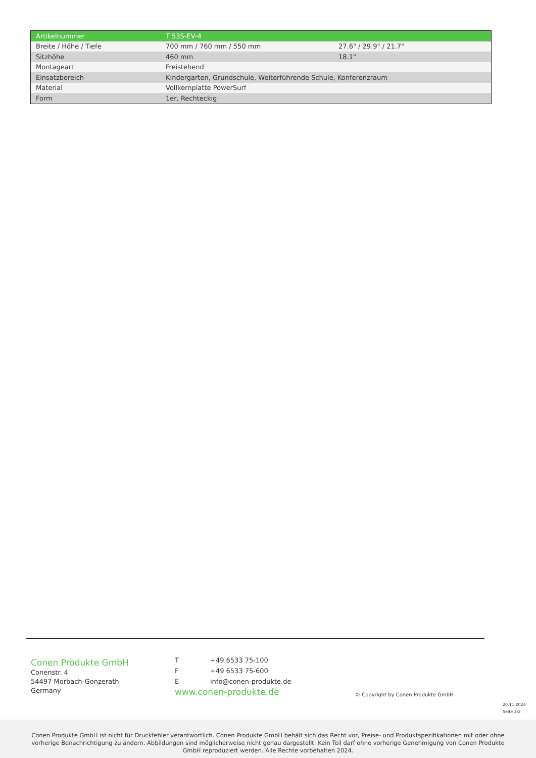| Artikelnummer | T 53S-EV-4 | |
| --- | --- | --- |
| Breite / Höhe / Tiefe | 700 mm / 760 mm / 550 mm | 27.6" / 29.9" / 21.7" |
| Sitzhöhe | 460 mm | 18.1" |
| Montageart | Freistehend | |
| Einsatzbereich | Kindergarten, Grundschule, Weiterführende Schule, Konferenzraum | |
| Material | Vollkernplatte PowerSurf | |
| Form | 1er, Rechteckig | |
Conen Produkte GmbH
Conenstr. 4
54497 Morbach-Gonzerath
Germany
T +49 6533 75-100 F +49 6533 75-600 E info@conen-produkte.de
www.conen-produkte.de
© Copyright by Conen Produkte GmbH
20.11.2024
Seite 2/2
Conen Produkte GmbH ist nicht für Druckfehler verantwortlich. Conen Produkte GmbH behält sich das Recht vor, Preise- und Produktspezifikationen mit oder ohne vorherige Benachrichtigung zu ändern. Abbildungen sind möglicherweise nicht genau dargestellt. Kein Teil darf ohne vorherige Genehmigung von Conen Produkte GmbH reproduziert werden. Alle Rechte vorbehalten 2024.